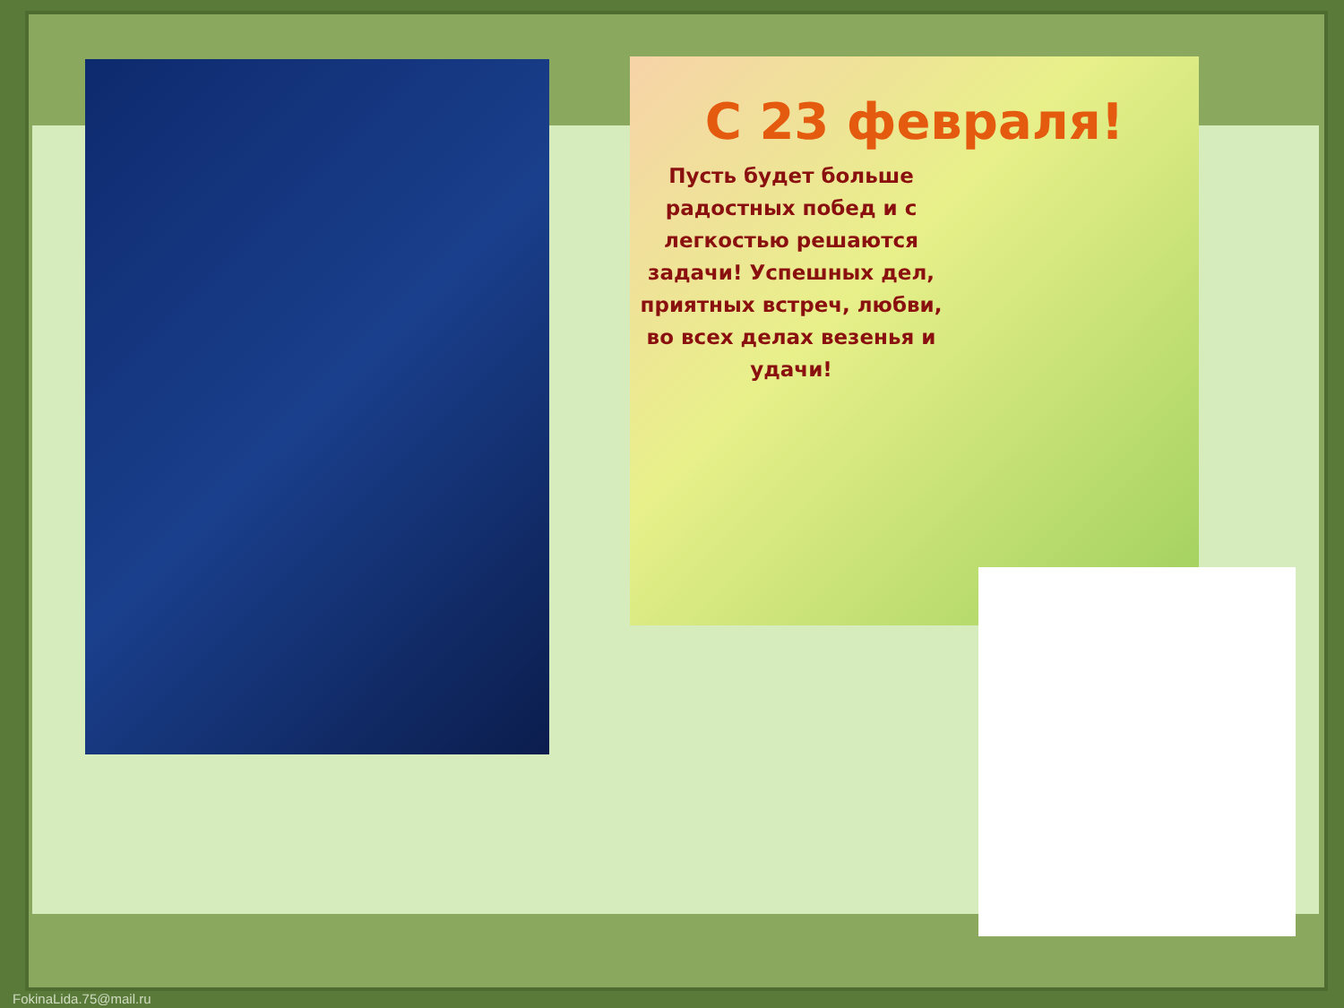С 23 февраля!
Пусть будет больше радостных побед и с легкостью решаются задачи! Успешных дел, приятных встреч, любви, во всех делах везенья и удачи!
FokinaLida.75@mail.ru